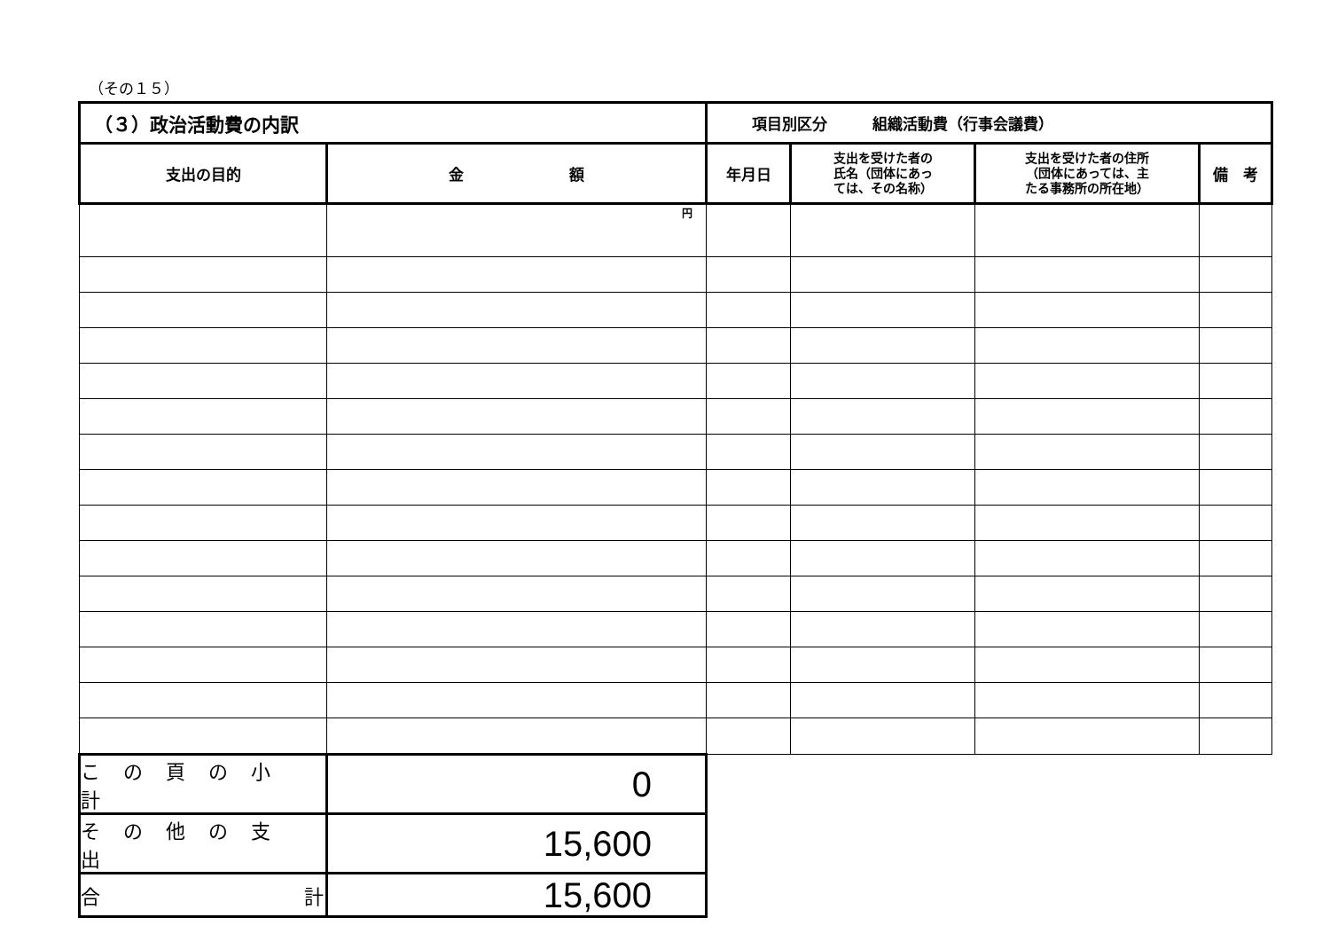（その１５）
| （３）政治活動費の内訳 | | 項目別区分 組織活動費（行事会議費） | | | |
| 支出の目的 | 金 額 | 年月日 | 支出を受けた者の 氏名（団体にあっ ては、その名称） | 支出を受けた者の住所 （団体にあっては、主 たる事務所の所在地） | 備 考 |
| | 円 | | | | |
| この頁の小計 | 0 | | | | |
| その他の支出 | 15,600 | | | | |
| 合 計 | 15,600 | | | | |